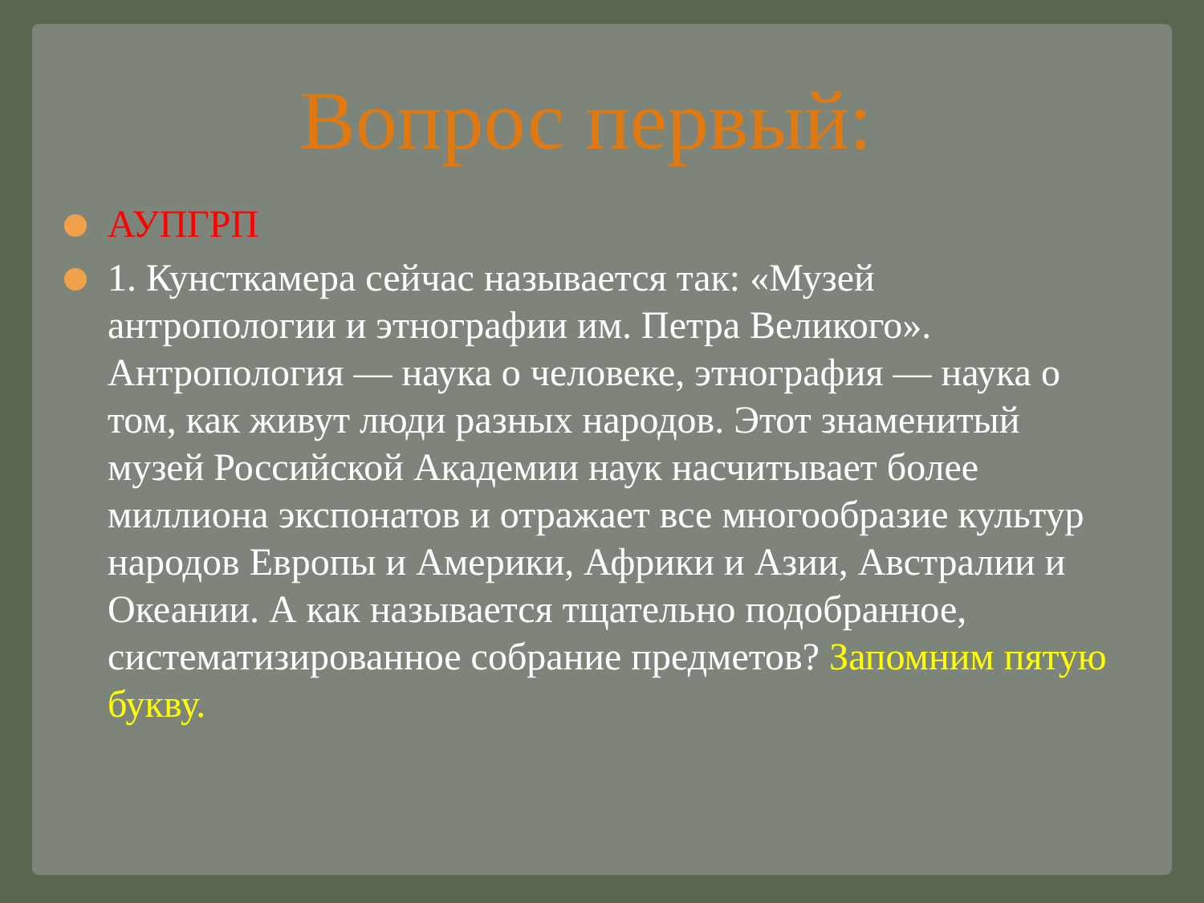Вопрос первый:
АУПГРП
1. Кунсткамера сейчас называется так: «Музей антропологии и этнографии им. Петра Великого». Антропология — наука о человеке, этнография — наука о том, как живут люди разных народов. Этот знаменитый музей Российской Академии наук насчитывает более миллиона экспонатов и отражает все многообразие культур народов Европы и Америки, Африки и Азии, Австралии и Океании. А как называется тщательно подобранное, систематизированное собрание предметов? Запомним пятую букву.